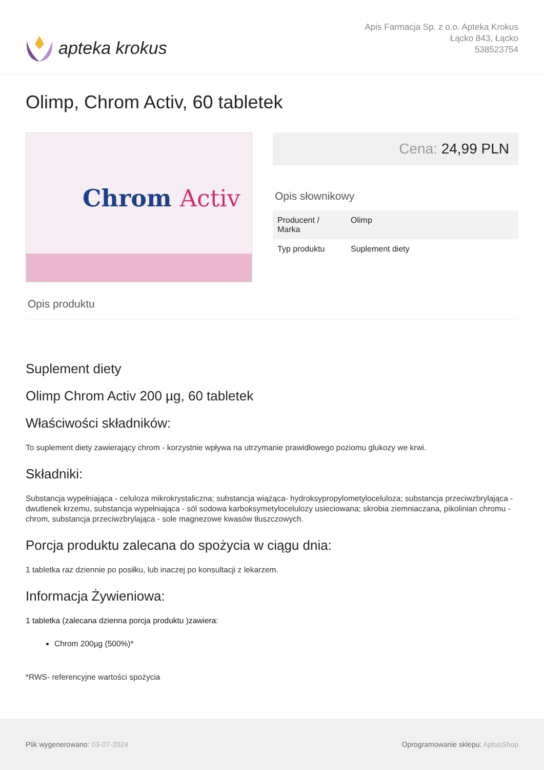apteka krokus
Apis Farmacja Sp. z o.o. Apteka Krokus
Łącko 843, Łącko
538523754
Olimp, Chrom Activ, 60 tabletek
Chrom Activ
Cena: 24,99 PLN
Opis słownikowy
| Producent / Marka | Olimp |
| Typ produktu | Suplement diety |
Opis produktu
Suplement diety
Olimp Chrom Activ 200 µg, 60 tabletek
Właściwości składników:
To suplement diety zawierający chrom - korzystnie wpływa na utrzymanie prawidłowego poziomu glukozy we krwi.
Składniki:
Substancja wypełniająca - celuloza mikrokrystaliczna; substancja wiążąca- hydroksypropylometyloceluloza; substancja przeciwzbrylająca - dwutlenek krzemu, substancja wypełniająca - sól sodowa karboksymetylocelulozy usieciowana; skrobia ziemniaczana, pikolinian chromu - chrom, substancja przeciwzbrylająca - sole magnezowe kwasów tłuszczowych.
Porcja produktu zalecana do spożycia w ciągu dnia:
1 tabletka raz dziennie po posiłku, lub inaczej po konsultacji z lekarzem.
Informacja Żywieniowa:
1 tabletka (zalecana dzienna porcja produktu )zawiera:
Chrom 200µg (500%)*
*RWS- referencyjne wartości spożycia
Plik wygenerowano: 03-07-2024
Oprogramowanie sklepu: AptusShop